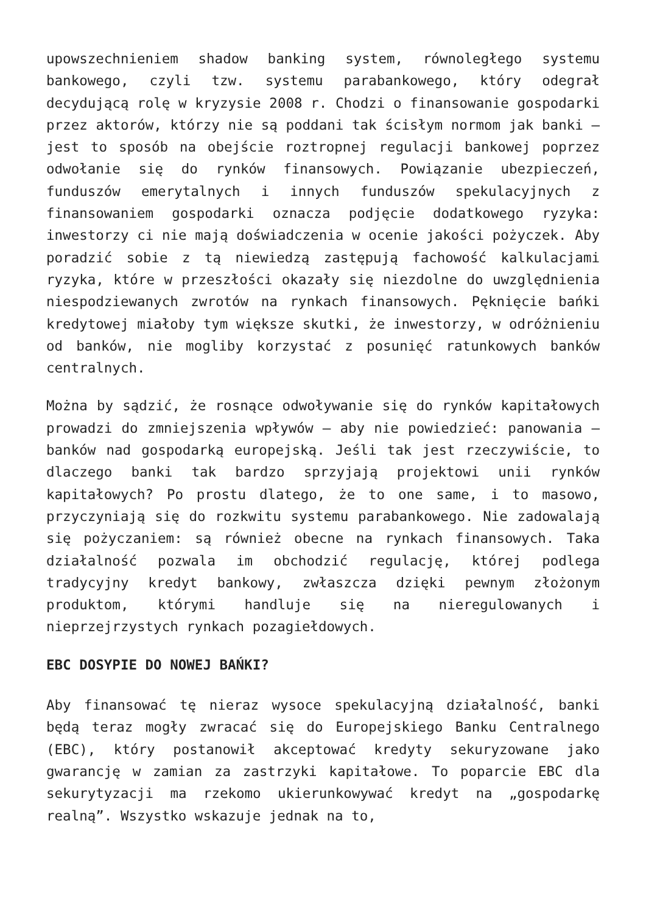upowszechnieniem shadow banking system, równoległego systemu bankowego, czyli tzw. systemu parabankowego, który odegrał decydującą rolę w kryzysie 2008 r. Chodzi o finansowanie gospodarki przez aktorów, którzy nie są poddani tak ścisłym normom jak banki – jest to sposób na obejście roztropnej regulacji bankowej poprzez odwołanie się do rynków finansowych. Powiązanie ubezpieczeń, funduszów emerytalnych i innych funduszów spekulacyjnych z finansowaniem gospodarki oznacza podjęcie dodatkowego ryzyka: inwestorzy ci nie mają doświadczenia w ocenie jakości pożyczek. Aby poradzić sobie z tą niewiedzą zastępują fachowość kalkulacjami ryzyka, które w przeszłości okazały się niezdolne do uwzględnienia niespodziewanych zwrotów na rynkach finansowych. Pęknięcie bańki kredytowej miałoby tym większe skutki, że inwestorzy, w odróżnieniu od banków, nie mogliby korzystać z posunięć ratunkowych banków centralnych.
Można by sądzić, że rosnące odwoływanie się do rynków kapitałowych prowadzi do zmniejszenia wpływów – aby nie powiedzieć: panowania – banków nad gospodarką europejską. Jeśli tak jest rzeczywiście, to dlaczego banki tak bardzo sprzyjają projektowi unii rynków kapitałowych? Po prostu dlatego, że to one same, i to masowo, przyczyniają się do rozkwitu systemu parabankowego. Nie zadowalają się pożyczaniem: są również obecne na rynkach finansowych. Taka działalność pozwala im obchodzić regulację, której podlega tradycyjny kredyt bankowy, zwłaszcza dzięki pewnym złożonym produktom, którymi handluje się na nieregulowanych i nieprzejrzystych rynkach pozagiełdowych.
EBC DOSYPIE DO NOWEJ BAŃKI?
Aby finansować tę nieraz wysoce spekulacyjną działalność, banki będą teraz mogły zwracać się do Europejskiego Banku Centralnego (EBC), który postanowił akceptować kredyty sekuryzowane jako gwarancję w zamian za zastrzyki kapitałowe. To poparcie EBC dla sekurytyzacji ma rzekomo ukierunkowywać kredyt na „gospodarkę realną”. Wszystko wskazuje jednak na to,